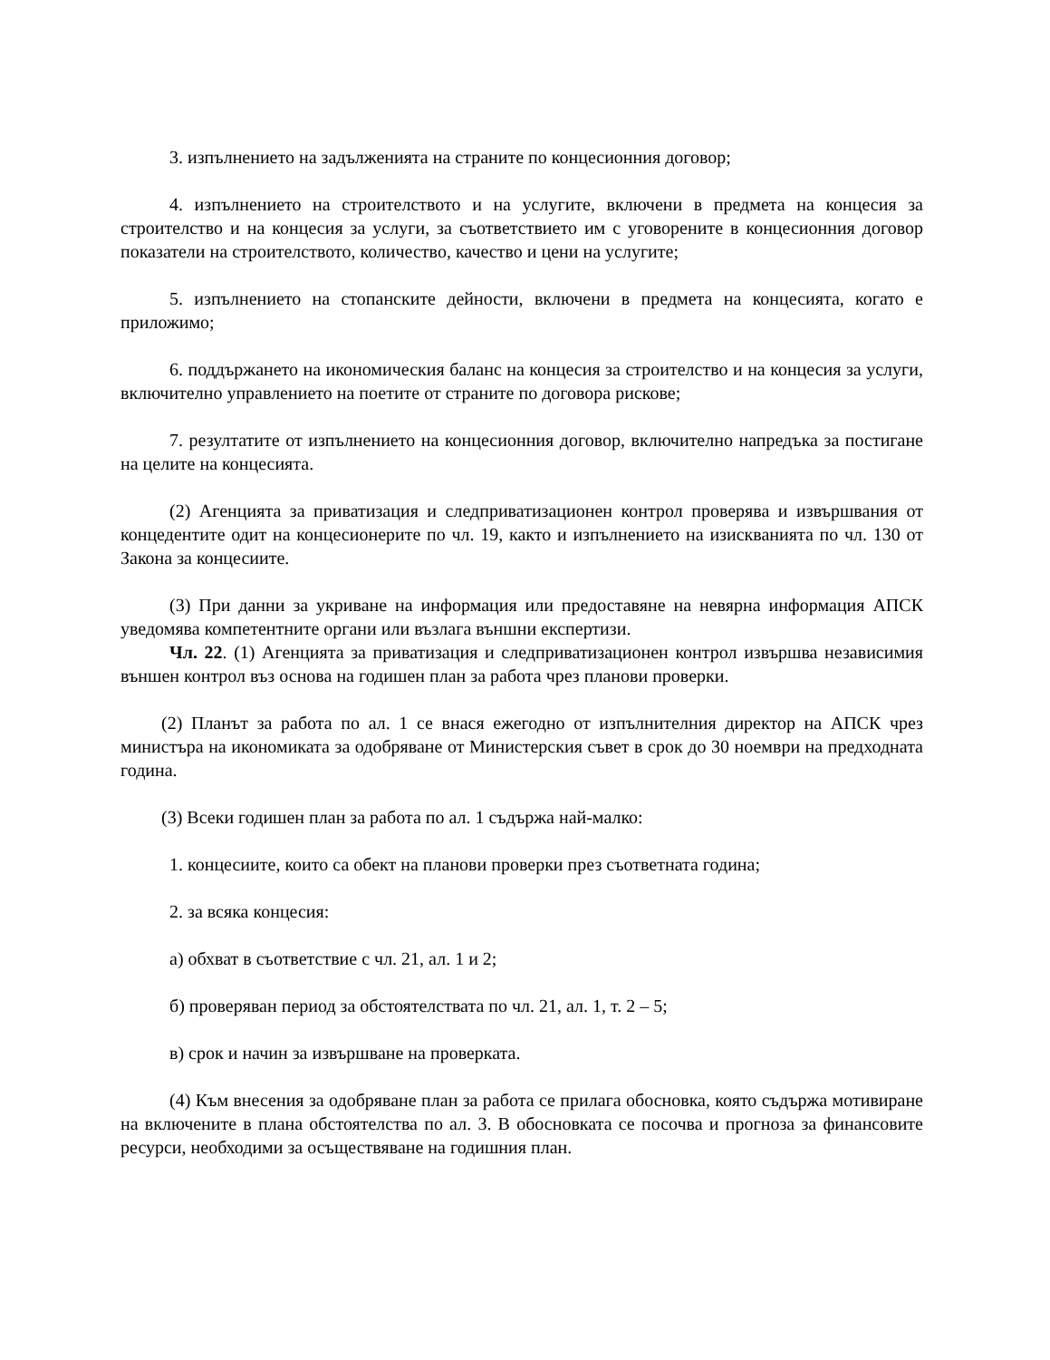3. изпълнението на задълженията на страните по концесионния договор;
4. изпълнението на строителството и на услугите, включени в предмета на концесия за строителство и на концесия за услуги, за съответствието им с уговорените в концесионния договор показатели на строителството, количество, качество и цени на услугите;
5. изпълнението на стопанските дейности, включени в предмета на концесията, когато е приложимо;
6. поддържането на икономическия баланс на концесия за строителство и на концесия за услуги, включително управлението на поетите от страните по договора рискове;
7. резултатите от изпълнението на концесионния договор, включително напредъка за постигане на целите на концесията.
(2) Агенцията за приватизация и следприватизационен контрол проверява и извършвания от концедентите одит на концесионерите по чл. 19, както и изпълнението на изискванията по чл. 130 от Закона за концесиите.
(3) При данни за укриване на информация или предоставяне на невярна информация АПСК уведомява компетентните органи или възлага външни експертизи.
Чл. 22. (1) Агенцията за приватизация и следприватизационен контрол извършва независимия външен контрол въз основа на годишен план за работа чрез планови проверки.
(2) Планът за работа по ал. 1 се внася ежегодно от изпълнителния директор на АПСК чрез министъра на икономиката за одобряване от Министерския съвет в срок до 30 ноември на предходната година.
(3) Всеки годишен план за работа по ал. 1 съдържа най-малко:
1. концесиите, които са обект на планови проверки през съответната година;
2. за всяка концесия:
а) обхват в съответствие с чл. 21, ал. 1 и 2;
б) проверяван период за обстоятелствата по чл. 21, ал. 1, т. 2 – 5;
в) срок и начин за извършване на проверката.
(4) Към внесения за одобряване план за работа се прилага обосновка, която съдържа мотивиране на включените в плана обстоятелства по ал. 3. В обосновката се посочва и прогноза за финансовите ресурси, необходими за осъществяване на годишния план.